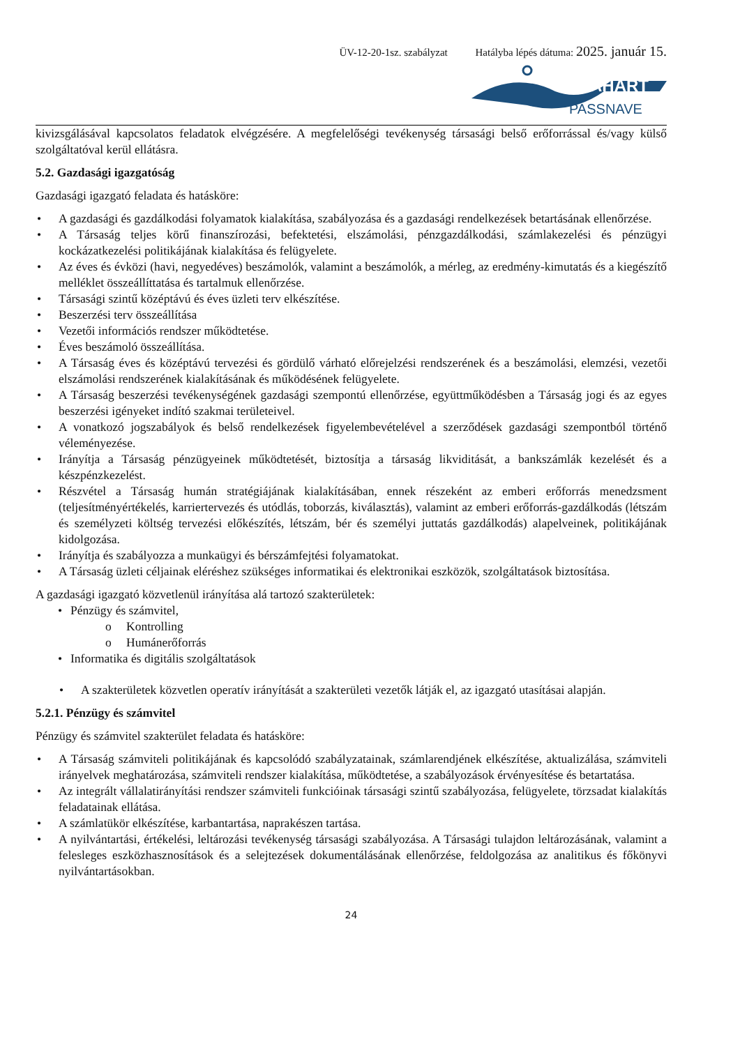ÜV-12-20-1sz. szabályzat Hatályba lépés dátuma: 2025. január 15.
MAHART
PASSNAVE
kivizsgálásával kapcsolatos feladatok elvégzésére. A megfelelőségi tevékenység társasági belső erőforrással és/vagy külső szolgáltatóval kerül ellátásra.
5.2. Gazdasági igazgatóság
Gazdasági igazgató feladata és hatásköre:
A gazdasági és gazdálkodási folyamatok kialakítása, szabályozása és a gazdasági rendelkezések betartásának ellenőrzése.
A Társaság teljes körű finanszírozási, befektetési, elszámolási, pénzgazdálkodási, számlakezelési és pénzügyi kockázatkezelési politikájának kialakítása és felügyelete.
Az éves és évközi (havi, negyedéves) beszámolók, valamint a beszámolók, a mérleg, az eredmény-kimutatás és a kiegészítő melléklet összeállíttatása és tartalmuk ellenőrzése.
Társasági szintű középtávú és éves üzleti terv elkészítése.
Beszerzési terv összeállítása
Vezetői információs rendszer működtetése.
Éves beszámoló összeállítása.
A Társaság éves és középtávú tervezési és gördülő várható előrejelzési rendszerének és a beszámolási, elemzési, vezetői elszámolási rendszerének kialakításának és működésének felügyelete.
A Társaság beszerzési tevékenységének gazdasági szempontú ellenőrzése, együttműködésben a Társaság jogi és az egyes beszerzési igényeket indító szakmai területeivel.
A vonatkozó jogszabályok és belső rendelkezések figyelembevételével a szerződések gazdasági szempontból történő véleményezése.
Irányítja a Társaság pénzügyeinek működtetését, biztosítja a társaság likviditását, a bankszámlák kezelését és a készpénzkezelést.
Részvétel a Társaság humán stratégiájának kialakításában, ennek részeként az emberi erőforrás menedzsment (teljesítményértékelés, karriertervezés és utódlás, toborzás, kiválasztás), valamint az emberi erőforrás-gazdálkodás (létszám és személyzeti költség tervezési előkészítés, létszám, bér és személyi juttatás gazdálkodás) alapelveinek, politikájának kidolgozása.
Irányítja és szabályozza a munkaügyi és bérszámfejtési folyamatokat.
A Társaság üzleti céljainak eléréshez szükséges informatikai és elektronikai eszközök, szolgáltatások biztosítása.
A gazdasági igazgató közvetlenül irányítása alá tartozó szakterületek:
Pénzügy és számvitel,
Kontrolling
Humánerőforrás
Informatika és digitális szolgáltatások
A szakterületek közvetlen operatív irányítását a szakterületi vezetők látják el, az igazgató utasításai alapján.
5.2.1. Pénzügy és számvitel
Pénzügy és számvitel szakterület feladata és hatásköre:
A Társaság számviteli politikájának és kapcsolódó szabályzatainak, számlarendjének elkészítése, aktualizálása, számviteli irányelvek meghatározása, számviteli rendszer kialakítása, működtetése, a szabályozások érvényesítése és betartatása.
Az integrált vállalatirányítási rendszer számviteli funkcióinak társasági szintű szabályozása, felügyelete, törzsadat kialakítás feladatainak ellátása.
A számlatükör elkészítése, karbantartása, naprakészen tartása.
A nyilvántartási, értékelési, leltározási tevékenység társasági szabályozása. A Társasági tulajdon leltározásának, valamint a felesleges eszközhasznosítások és a selejtezések dokumentálásának ellenőrzése, feldolgozása az analitikus és főkönyvi nyilvántartásokban.
24